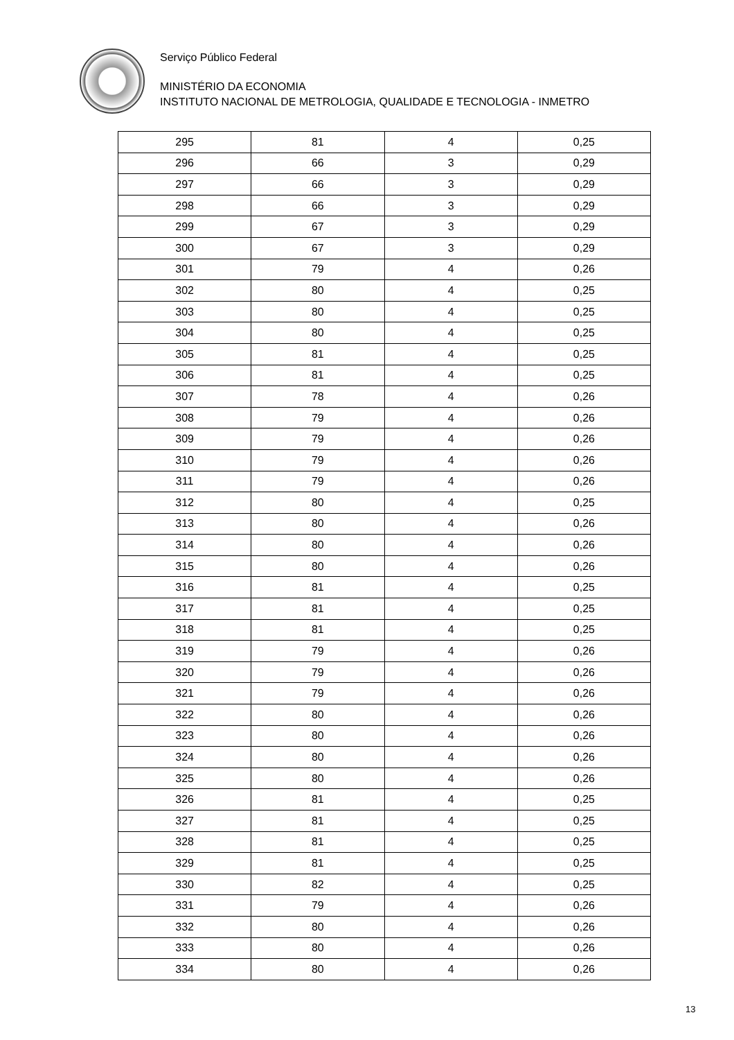Serviço Público Federal
MINISTÉRIO DA ECONOMIA
INSTITUTO NACIONAL DE METROLOGIA, QUALIDADE E TECNOLOGIA - INMETRO
| 295 | 81 | 4 | 0,25 |
| 296 | 66 | 3 | 0,29 |
| 297 | 66 | 3 | 0,29 |
| 298 | 66 | 3 | 0,29 |
| 299 | 67 | 3 | 0,29 |
| 300 | 67 | 3 | 0,29 |
| 301 | 79 | 4 | 0,26 |
| 302 | 80 | 4 | 0,25 |
| 303 | 80 | 4 | 0,25 |
| 304 | 80 | 4 | 0,25 |
| 305 | 81 | 4 | 0,25 |
| 306 | 81 | 4 | 0,25 |
| 307 | 78 | 4 | 0,26 |
| 308 | 79 | 4 | 0,26 |
| 309 | 79 | 4 | 0,26 |
| 310 | 79 | 4 | 0,26 |
| 311 | 79 | 4 | 0,26 |
| 312 | 80 | 4 | 0,25 |
| 313 | 80 | 4 | 0,26 |
| 314 | 80 | 4 | 0,26 |
| 315 | 80 | 4 | 0,26 |
| 316 | 81 | 4 | 0,25 |
| 317 | 81 | 4 | 0,25 |
| 318 | 81 | 4 | 0,25 |
| 319 | 79 | 4 | 0,26 |
| 320 | 79 | 4 | 0,26 |
| 321 | 79 | 4 | 0,26 |
| 322 | 80 | 4 | 0,26 |
| 323 | 80 | 4 | 0,26 |
| 324 | 80 | 4 | 0,26 |
| 325 | 80 | 4 | 0,26 |
| 326 | 81 | 4 | 0,25 |
| 327 | 81 | 4 | 0,25 |
| 328 | 81 | 4 | 0,25 |
| 329 | 81 | 4 | 0,25 |
| 330 | 82 | 4 | 0,25 |
| 331 | 79 | 4 | 0,26 |
| 332 | 80 | 4 | 0,26 |
| 333 | 80 | 4 | 0,26 |
| 334 | 80 | 4 | 0,26 |
13